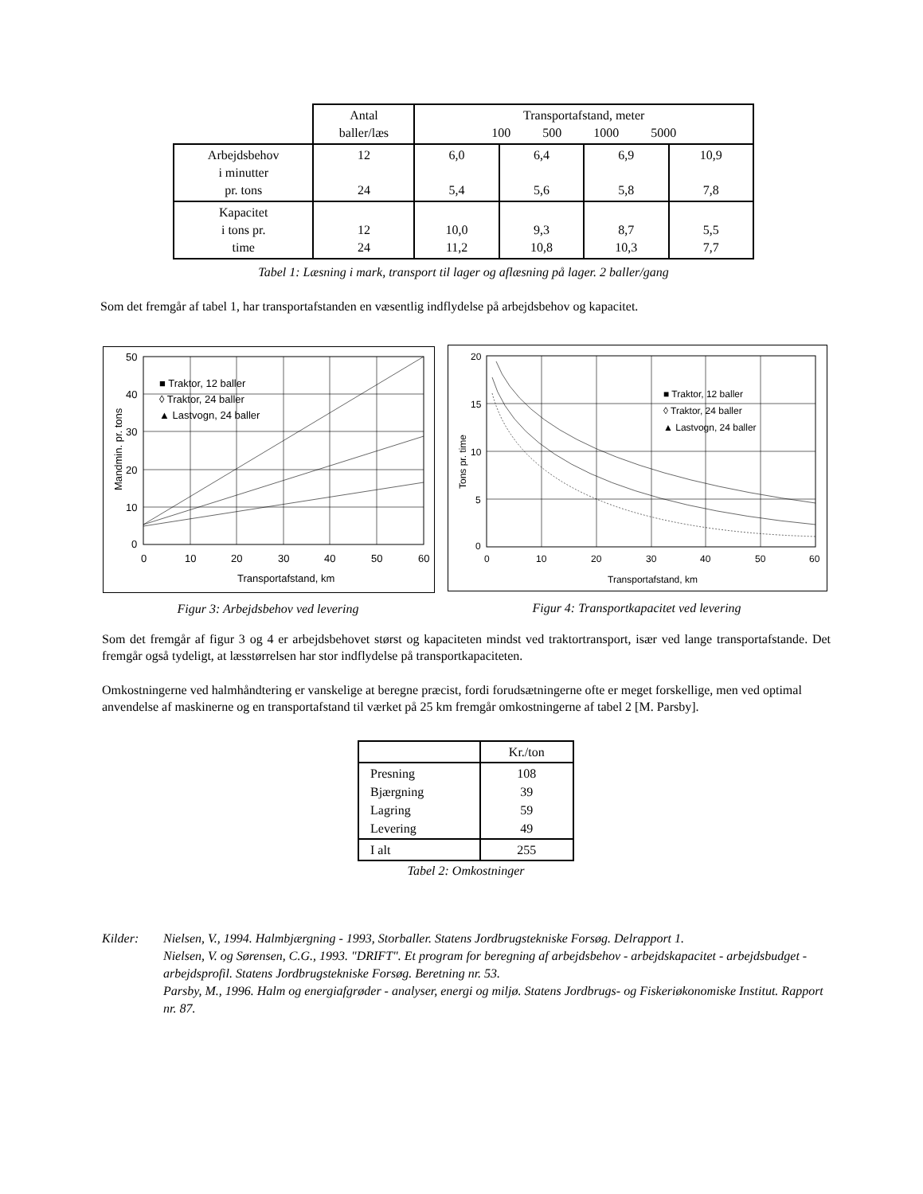| | Antal baller/læs | Transportafstand, meter 100 500 1000 5000 | | | |
| --- | --- | --- | --- | --- | --- |
| Arbejdsbehov i minutter pr. tons | 12 24 | 6,0 5,4 | 6,4 5,6 | 6,9 5,8 | 10,9 7,8 |
| Kapacitet i tons pr. time | 12 24 | 10,0 11,2 | 9,3 10,8 | 8,7 10,3 | 5,5 7,7 |
Tabel 1: Læsning i mark, transport til lager og aflæsning på lager. 2 baller/gang
Som det fremgår af tabel 1, har transportafstanden en væsentlig indflydelse på arbejdsbehov og kapacitet.
50
40
30
20
10
0
0
10
20
30
40
50
60
Transportafstand, km
Mandmin. pr. tons
■ Traktor, 12 baller
◊ Traktor, 24 baller
▲ Lastvogn, 24 baller
20
15
10
5
0
0
10
20
30
40
50
60
Transportafstand, km
Tons pr. time
■ Traktor, 12 baller
◊ Traktor, 24 baller
▲ Lastvogn, 24 baller
Figur 3: Arbejdsbehov ved levering Figur 4: Transportkapacitet ved levering
Som det fremgår af figur 3 og 4 er arbejdsbehovet størst og kapaciteten mindst ved traktortransport, især ved lange transportafstande. Det fremgår også tydeligt, at læsstørrelsen har stor indflydelse på transportkapaciteten.
Omkostningerne ved halmhåndtering er vanskelige at beregne præcist, fordi forudsætningerne ofte er meget forskellige, men ved optimal anvendelse af maskinerne og en transportafstand til værket på 25 km fremgår omkostningerne af tabel 2 [M. Parsby].
| | Kr./ton |
| --- | --- |
| Presning Bjærgning Lagring Levering | 108 39 59 49 |
| I alt | 255 |
Tabel 2: Omkostninger
Kilder: Nielsen, V., 1994. Halmbjærgning - 1993, Storballer. Statens Jordbrugstekniske Forsøg. Delrapport 1.
Nielsen, V. og Sørensen, C.G., 1993. "DRIFT". Et program for beregning af arbejdsbehov - arbejdskapacitet - arbejdsbudget - arbejdsprofil. Statens Jordbrugstekniske Forsøg. Beretning nr. 53.
Parsby, M., 1996. Halm og energiafgrøder - analyser, energi og miljø. Statens Jordbrugs- og Fiskeriøkonomiske Institut. Rapport nr. 87.